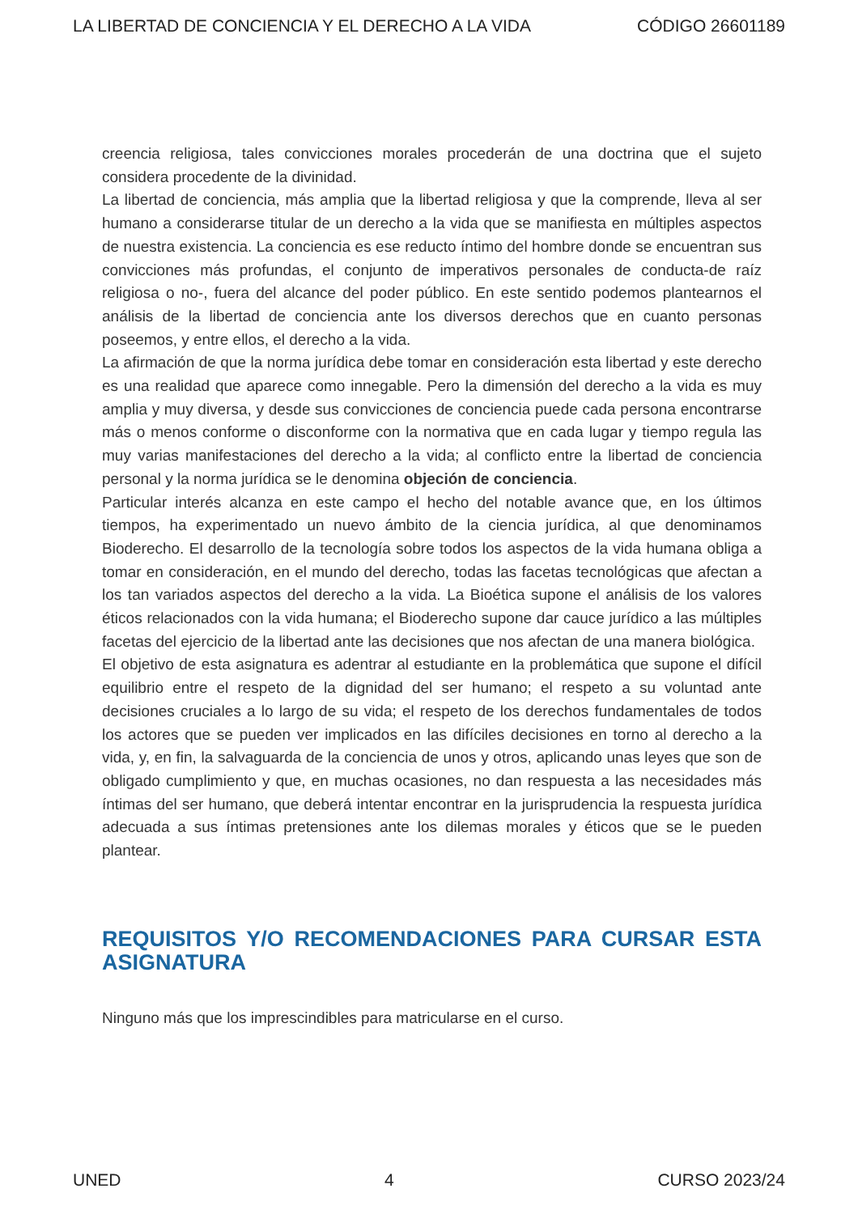LA LIBERTAD DE CONCIENCIA Y EL DERECHO A LA VIDA CÓDIGO 26601189
creencia religiosa, tales convicciones morales procederán de una doctrina que el sujeto considera procedente de la divinidad.
La libertad de conciencia, más amplia que la libertad religiosa y que la comprende, lleva al ser humano a considerarse titular de un derecho a la vida que se manifiesta en múltiples aspectos de nuestra existencia. La conciencia es ese reducto íntimo del hombre donde se encuentran sus convicciones más profundas, el conjunto de imperativos personales de conducta-de raíz religiosa o no-, fuera del alcance del poder público. En este sentido podemos plantearnos el análisis de la libertad de conciencia ante los diversos derechos que en cuanto personas poseemos, y entre ellos, el derecho a la vida.
La afirmación de que la norma jurídica debe tomar en consideración esta libertad y este derecho es una realidad que aparece como innegable. Pero la dimensión del derecho a la vida es muy amplia y muy diversa, y desde sus convicciones de conciencia puede cada persona encontrarse más o menos conforme o disconforme con la normativa que en cada lugar y tiempo regula las muy varias manifestaciones del derecho a la vida; al conflicto entre la libertad de conciencia personal y la norma jurídica se le denomina objeción de conciencia.
Particular interés alcanza en este campo el hecho del notable avance que, en los últimos tiempos, ha experimentado un nuevo ámbito de la ciencia jurídica, al que denominamos Bioderecho. El desarrollo de la tecnología sobre todos los aspectos de la vida humana obliga a tomar en consideración, en el mundo del derecho, todas las facetas tecnológicas que afectan a los tan variados aspectos del derecho a la vida. La Bioética supone el análisis de los valores éticos relacionados con la vida humana; el Bioderecho supone dar cauce jurídico a las múltiples facetas del ejercicio de la libertad ante las decisiones que nos afectan de una manera biológica.
El objetivo de esta asignatura es adentrar al estudiante en la problemática que supone el difícil equilibrio entre el respeto de la dignidad del ser humano; el respeto a su voluntad ante decisiones cruciales a lo largo de su vida; el respeto de los derechos fundamentales de todos los actores que se pueden ver implicados en las difíciles decisiones en torno al derecho a la vida, y, en fin, la salvaguarda de la conciencia de unos y otros, aplicando unas leyes que son de obligado cumplimiento y que, en muchas ocasiones, no dan respuesta a las necesidades más íntimas del ser humano, que deberá intentar encontrar en la jurisprudencia la respuesta jurídica adecuada a sus íntimas pretensiones ante los dilemas morales y éticos que se le pueden plantear.
REQUISITOS Y/O RECOMENDACIONES PARA CURSAR ESTA ASIGNATURA
Ninguno más que los imprescindibles para matricularse en el curso.
UNED 4 CURSO 2023/24